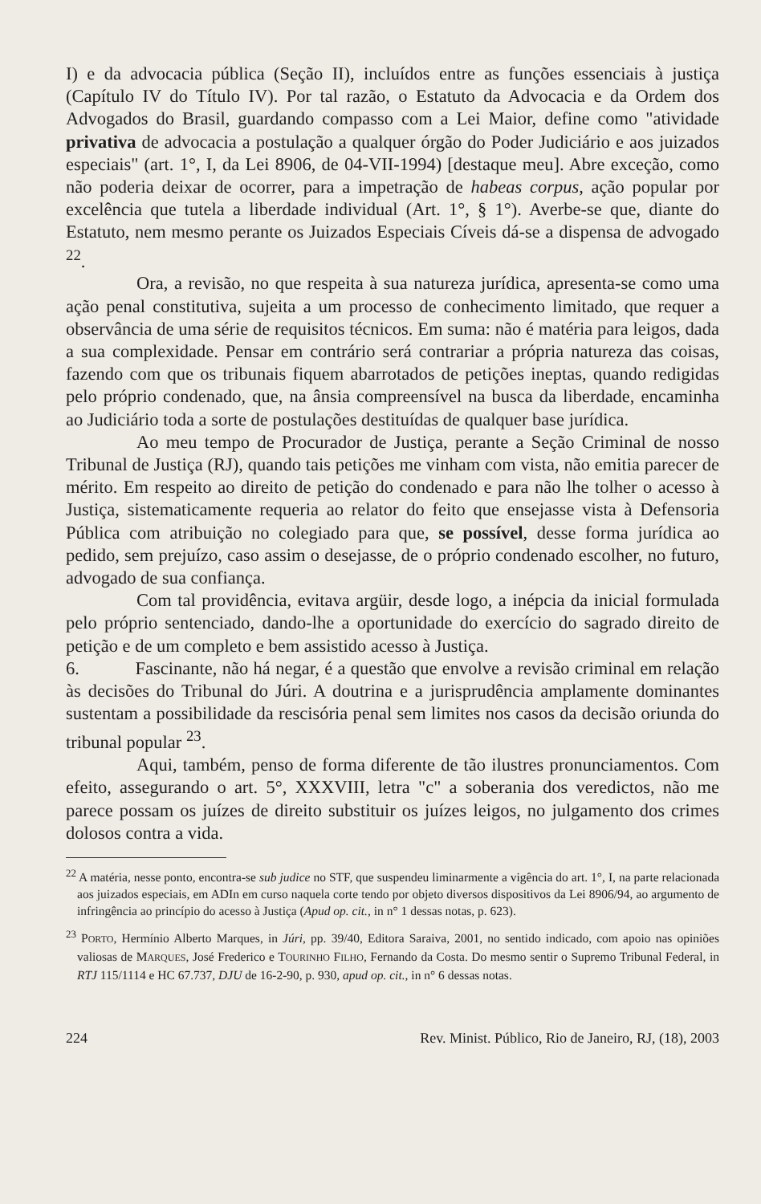I) e da advocacia pública (Seção II), incluídos entre as funções essenciais à justiça (Capítulo IV do Título IV). Por tal razão, o Estatuto da Advocacia e da Ordem dos Advogados do Brasil, guardando compasso com a Lei Maior, define como "atividade privativa de advocacia a postulação a qualquer órgão do Poder Judiciário e aos juizados especiais" (art. 1°, I, da Lei 8906, de 04-VII-1994) [destaque meu]. Abre exceção, como não poderia deixar de ocorrer, para a impetração de habeas corpus, ação popular por excelência que tutela a liberdade individual (Art. 1°, § 1°). Averbe-se que, diante do Estatuto, nem mesmo perante os Juizados Especiais Cíveis dá-se a dispensa de advogado <sup>22</sup>.
Ora, a revisão, no que respeita à sua natureza jurídica, apresenta-se como uma ação penal constitutiva, sujeita a um processo de conhecimento limitado, que requer a observância de uma série de requisitos técnicos. Em suma: não é matéria para leigos, dada a sua complexidade. Pensar em contrário será contrariar a própria natureza das coisas, fazendo com que os tribunais fiquem abarrotados de petições ineptas, quando redigidas pelo próprio condenado, que, na ânsia compreensível na busca da liberdade, encaminha ao Judiciário toda a sorte de postulações destituídas de qualquer base jurídica.
Ao meu tempo de Procurador de Justiça, perante a Seção Criminal de nosso Tribunal de Justiça (RJ), quando tais petições me vinham com vista, não emitia parecer de mérito. Em respeito ao direito de petição do condenado e para não lhe tolher o acesso à Justiça, sistematicamente requeria ao relator do feito que ensejasse vista à Defensoria Pública com atribuição no colegiado para que, se possível, desse forma jurídica ao pedido, sem prejuízo, caso assim o desejasse, de o próprio condenado escolher, no futuro, advogado de sua confiança.
Com tal providência, evitava argüir, desde logo, a inépcia da inicial formulada pelo próprio sentenciado, dando-lhe a oportunidade do exercício do sagrado direito de petição e de um completo e bem assistido acesso à Justiça.
6. Fascinante, não há negar, é a questão que envolve a revisão criminal em relação às decisões do Tribunal do Júri. A doutrina e a jurisprudência amplamente dominantes sustentam a possibilidade da rescisória penal sem limites nos casos da decisão oriunda do tribunal popular <sup>23</sup>.
Aqui, também, penso de forma diferente de tão ilustres pronunciamentos. Com efeito, assegurando o art. 5°, XXXVIII, letra "c" a soberania dos veredictos, não me parece possam os juízes de direito substituir os juízes leigos, no julgamento dos crimes dolosos contra a vida.
<sup>22</sup> A matéria, nesse ponto, encontra-se sub judice no STF, que suspendeu liminarmente a vigência do art. 1°, I, na parte relacionada aos juizados especiais, em ADIn em curso naquela corte tendo por objeto diversos dispositivos da Lei 8906/94, ao argumento de infringência ao princípio do acesso à Justiça (Apud op. cit., in n° 1 dessas notas, p. 623).
<sup>23</sup> PORTO, Hermínio Alberto Marques, in Júri, pp. 39/40, Editora Saraiva, 2001, no sentido indicado, com apoio nas opiniões valiosas de MARQUES, José Frederico e TOURINHO FILHO, Fernando da Costa. Do mesmo sentir o Supremo Tribunal Federal, in RTJ 115/1114 e HC 67.737, DJU de 16-2-90, p. 930, apud op. cit., in n° 6 dessas notas.
224 Rev. Minist. Público, Rio de Janeiro, RJ, (18), 2003